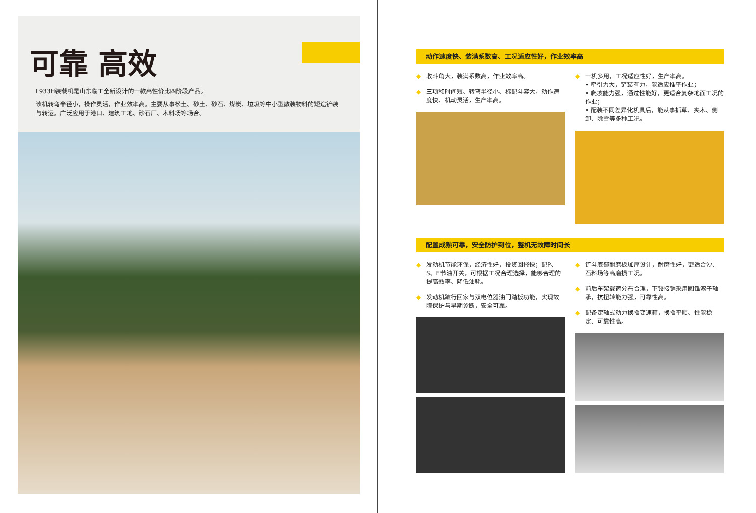可靠 高效
L933H装载机是山东临工全新设计的一款高性价比四阶段产品。
该机转弯半径小，操作灵活，作业效率高。主要从事松土、砂土、砂石、煤炭、垃圾等中小型散装物料的短途铲装与转运。广泛应用于港口、建筑工地、砂石厂、木料场等场合。
动作速度快、装满系数高、工况适应性好，作业效率高
◆ 收斗角大，装满系数高，作业效率高。
◆ 三项和时间短、转弯半径小、标配斗容大，动作速度快、机动灵活，生产率高。
◆ 一机多用，工况适应性好，生产率高。
• 牵引力大，铲装有力，能适应推平作业；
• 爬坡能力强，通过性能好，更适合复杂地面工况的作业；
• 配装不同差异化机具后，能从事抓草、夹木、侧卸、除雪等多种工况。
配置成熟可靠，安全防护到位，整机无故障时间长
◆ 发动机节能环保，经济性好，投资回报快；配P、S、E节油开关，可根据工况合理选择，能够合理的提高效率、降低油耗。
◆ 发动机跛行回家与双电位器油门踏板功能，实现故障保护与早期诊断，安全可靠。
◆ 铲斗底部耐磨板加厚设计，耐磨性好，更适合沙、石料场等高磨损工况。
◆ 前后车架载荷分布合理，下铰接销采用圆锥滚子轴承，抗扭转能力强，可靠性高。
◆ 配备定轴式动力换挡变速箱，换挡平顺、性能稳定、可靠性高。